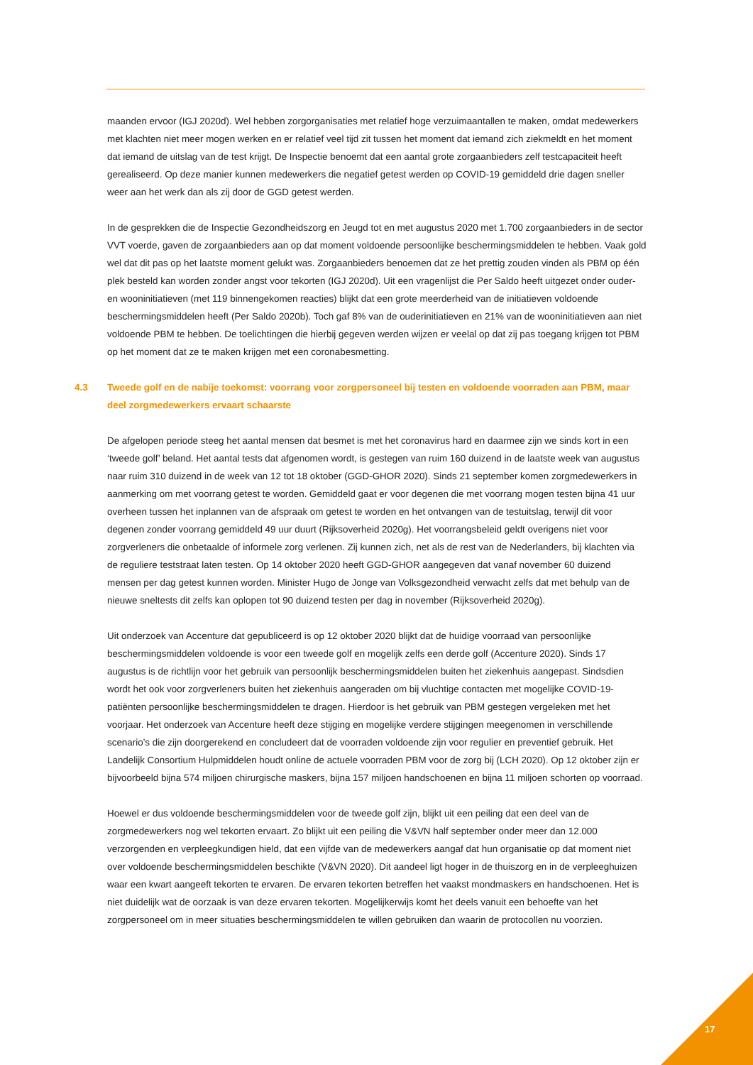maanden ervoor (IGJ 2020d). Wel hebben zorgorganisaties met relatief hoge verzuimaantallen te maken, omdat medewerkers met klachten niet meer mogen werken en er relatief veel tijd zit tussen het moment dat iemand zich ziekmeldt en het moment dat iemand de uitslag van de test krijgt. De Inspectie benoemt dat een aantal grote zorgaanbieders zelf testcapaciteit heeft gerealiseerd. Op deze manier kunnen medewerkers die negatief getest werden op COVID-19 gemiddeld drie dagen sneller weer aan het werk dan als zij door de GGD getest werden.
In de gesprekken die de Inspectie Gezondheidszorg en Jeugd tot en met augustus 2020 met 1.700 zorgaanbieders in de sector VVT voerde, gaven de zorgaanbieders aan op dat moment voldoende persoonlijke beschermingsmiddelen te hebben. Vaak gold wel dat dit pas op het laatste moment gelukt was. Zorgaanbieders benoemen dat ze het prettig zouden vinden als PBM op één plek besteld kan worden zonder angst voor tekorten (IGJ 2020d). Uit een vragenlijst die Per Saldo heeft uitgezet onder ouder- en wooninitiatieven (met 119 binnengekomen reacties) blijkt dat een grote meerderheid van de initiatieven voldoende beschermingsmiddelen heeft (Per Saldo 2020b). Toch gaf 8% van de ouderinitiatieven en 21% van de wooninitiatieven aan niet voldoende PBM te hebben. De toelichtingen die hierbij gegeven werden wijzen er veelal op dat zij pas toegang krijgen tot PBM op het moment dat ze te maken krijgen met een coronabesmetting.
4.3 Tweede golf en de nabije toekomst: voorrang voor zorgpersoneel bij testen en voldoende voorraden aan PBM, maar deel zorgmedewerkers ervaart schaarste
De afgelopen periode steeg het aantal mensen dat besmet is met het coronavirus hard en daarmee zijn we sinds kort in een ‘tweede golf’ beland. Het aantal tests dat afgenomen wordt, is gestegen van ruim 160 duizend in de laatste week van augustus naar ruim 310 duizend in de week van 12 tot 18 oktober (GGD-GHOR 2020). Sinds 21 september komen zorgmedewerkers in aanmerking om met voorrang getest te worden. Gemiddeld gaat er voor degenen die met voorrang mogen testen bijna 41 uur overheen tussen het inplannen van de afspraak om getest te worden en het ontvangen van de testuitslag, terwijl dit voor degenen zonder voorrang gemiddeld 49 uur duurt (Rijksoverheid 2020g). Het voorrangsbeleid geldt overigens niet voor zorgverleners die onbetaalde of informele zorg verlenen. Zij kunnen zich, net als de rest van de Nederlanders, bij klachten via de reguliere teststraat laten testen. Op 14 oktober 2020 heeft GGD-GHOR aangegeven dat vanaf november 60 duizend mensen per dag getest kunnen worden. Minister Hugo de Jonge van Volksgezondheid verwacht zelfs dat met behulp van de nieuwe sneltests dit zelfs kan oplopen tot 90 duizend testen per dag in november (Rijksoverheid 2020g).
Uit onderzoek van Accenture dat gepubliceerd is op 12 oktober 2020 blijkt dat de huidige voorraad van persoonlijke beschermingsmiddelen voldoende is voor een tweede golf en mogelijk zelfs een derde golf (Accenture 2020). Sinds 17 augustus is de richtlijn voor het gebruik van persoonlijk beschermingsmiddelen buiten het ziekenhuis aangepast. Sindsdien wordt het ook voor zorgverleners buiten het ziekenhuis aangeraden om bij vluchtige contacten met mogelijke COVID-19-patiënten persoonlijke beschermingsmiddelen te dragen. Hierdoor is het gebruik van PBM gestegen vergeleken met het voorjaar. Het onderzoek van Accenture heeft deze stijging en mogelijke verdere stijgingen meegenomen in verschillende scenario’s die zijn doorgerekend en concludeert dat de voorraden voldoende zijn voor regulier en preventief gebruik. Het Landelijk Consortium Hulpmiddelen houdt online de actuele voorraden PBM voor de zorg bij (LCH 2020). Op 12 oktober zijn er bijvoorbeeld bijna 574 miljoen chirurgische maskers, bijna 157 miljoen handschoenen en bijna 11 miljoen schorten op voorraad.
Hoewel er dus voldoende beschermingsmiddelen voor de tweede golf zijn, blijkt uit een peiling dat een deel van de zorgmedewerkers nog wel tekorten ervaart. Zo blijkt uit een peiling die V&VN half september onder meer dan 12.000 verzorgenden en verpleegkundigen hield, dat een vijfde van de medewerkers aangaf dat hun organisatie op dat moment niet over voldoende beschermingsmiddelen beschikte (V&VN 2020). Dit aandeel ligt hoger in de thuiszorg en in de verpleeghuizen waar een kwart aangeeft tekorten te ervaren. De ervaren tekorten betreffen het vaakst mondmaskers en handschoenen. Het is niet duidelijk wat de oorzaak is van deze ervaren tekorten. Mogelijkerwijs komt het deels vanuit een behoefte van het zorgpersoneel om in meer situaties beschermingsmiddelen te willen gebruiken dan waarin de protocollen nu voorzien.
17